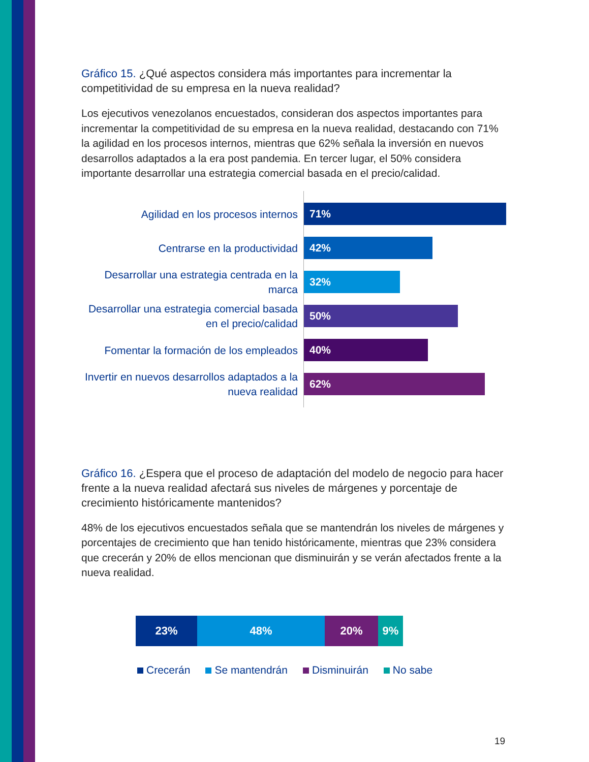Gráfico 15. ¿Qué aspectos considera más importantes para incrementar la competitividad de su empresa en la nueva realidad?
Los ejecutivos venezolanos encuestados, consideran dos aspectos importantes para incrementar la competitividad de su empresa en la nueva realidad, destacando con 71% la agilidad en los procesos internos, mientras que 62% señala la inversión en nuevos desarrollos adaptados a la era post pandemia. En tercer lugar, el 50% considera importante desarrollar una estrategia comercial basada en el precio/calidad.
Agilidad en los procesos internos
71%
Centrarse en la productividad
42%
Desarrollar una estrategia centrada en la marca
32%
Desarrollar una estrategia comercial basada en el precio/calidad
50%
Fomentar la formación de los empleados
40%
Invertir en nuevos desarrollos adaptados a la nueva realidad
62%
Gráfico 16. ¿Espera que el proceso de adaptación del modelo de negocio para hacer frente a la nueva realidad afectará sus niveles de márgenes y porcentaje de crecimiento históricamente mantenidos?
48% de los ejecutivos encuestados señala que se mantendrán los niveles de márgenes y porcentajes de crecimiento que han tenido históricamente, mientras que 23% considera que crecerán y 20% de ellos mencionan que disminuirán y se verán afectados frente a la nueva realidad.
23% 48% 20% 9%
Crecerán Se mantendrán Disminuirán No sabe
19